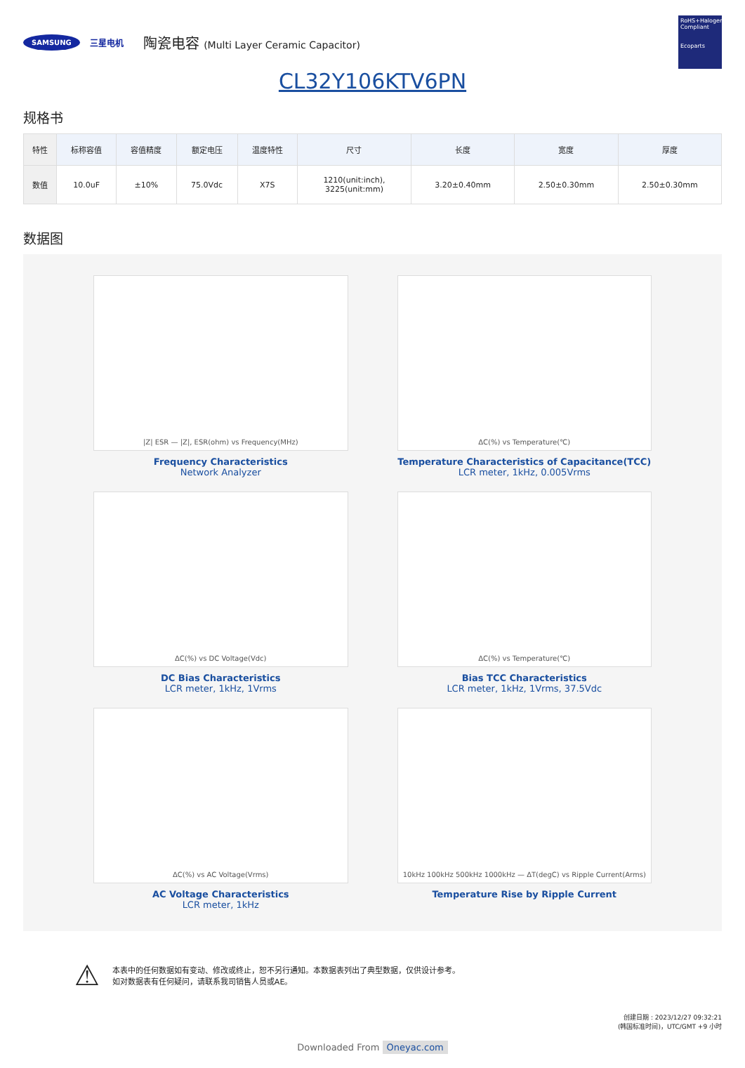SAMSUNG 三星电机 陶瓷电容 (Multi Layer Ceramic Capacitor)
RoHS+Halogen Compliant
Ecoparts
CL32Y106KTV6PN
规格书
| 特性 | 标称容值 | 容值精度 | 额定电压 | 温度特性 | 尺寸 | 长度 | 宽度 | 厚度 |
| --- | --- | --- | --- | --- | --- | --- | --- | --- |
| 数值 | 10.0uF | ±10% | 75.0Vdc | X7S | 1210(unit:inch), 3225(unit:mm) | 3.20±0.40mm | 2.50±0.30mm | 2.50±0.30mm |
数据图
|Z| ESR — |Z|, ESR(ohm) vs Frequency(MHz)
Frequency Characteristics
Network Analyzer
ΔC(%) vs Temperature(℃)
Temperature Characteristics of Capacitance(TCC)
LCR meter, 1kHz, 0.005Vrms
ΔC(%) vs DC Voltage(Vdc)
DC Bias Characteristics
LCR meter, 1kHz, 1Vrms
ΔC(%) vs Temperature(℃)
Bias TCC Characteristics
LCR meter, 1kHz, 1Vrms, 37.5Vdc
ΔC(%) vs AC Voltage(Vrms)
AC Voltage Characteristics
LCR meter, 1kHz
10kHz 100kHz 500kHz 1000kHz — ΔT(degC) vs Ripple Current(Arms)
Temperature Rise by Ripple Current
⚠
本表中的任何数据如有变动、修改或终止，恕不另行通知。本数据表列出了典型数据，仅供设计参考。
如对数据表有任何疑问，请联系我司销售人员或AE。
创建日期 : 2023/12/27 09:32:21
(韩国标准时间)，UTC/GMT +9 小时
Downloaded From Oneyac.com